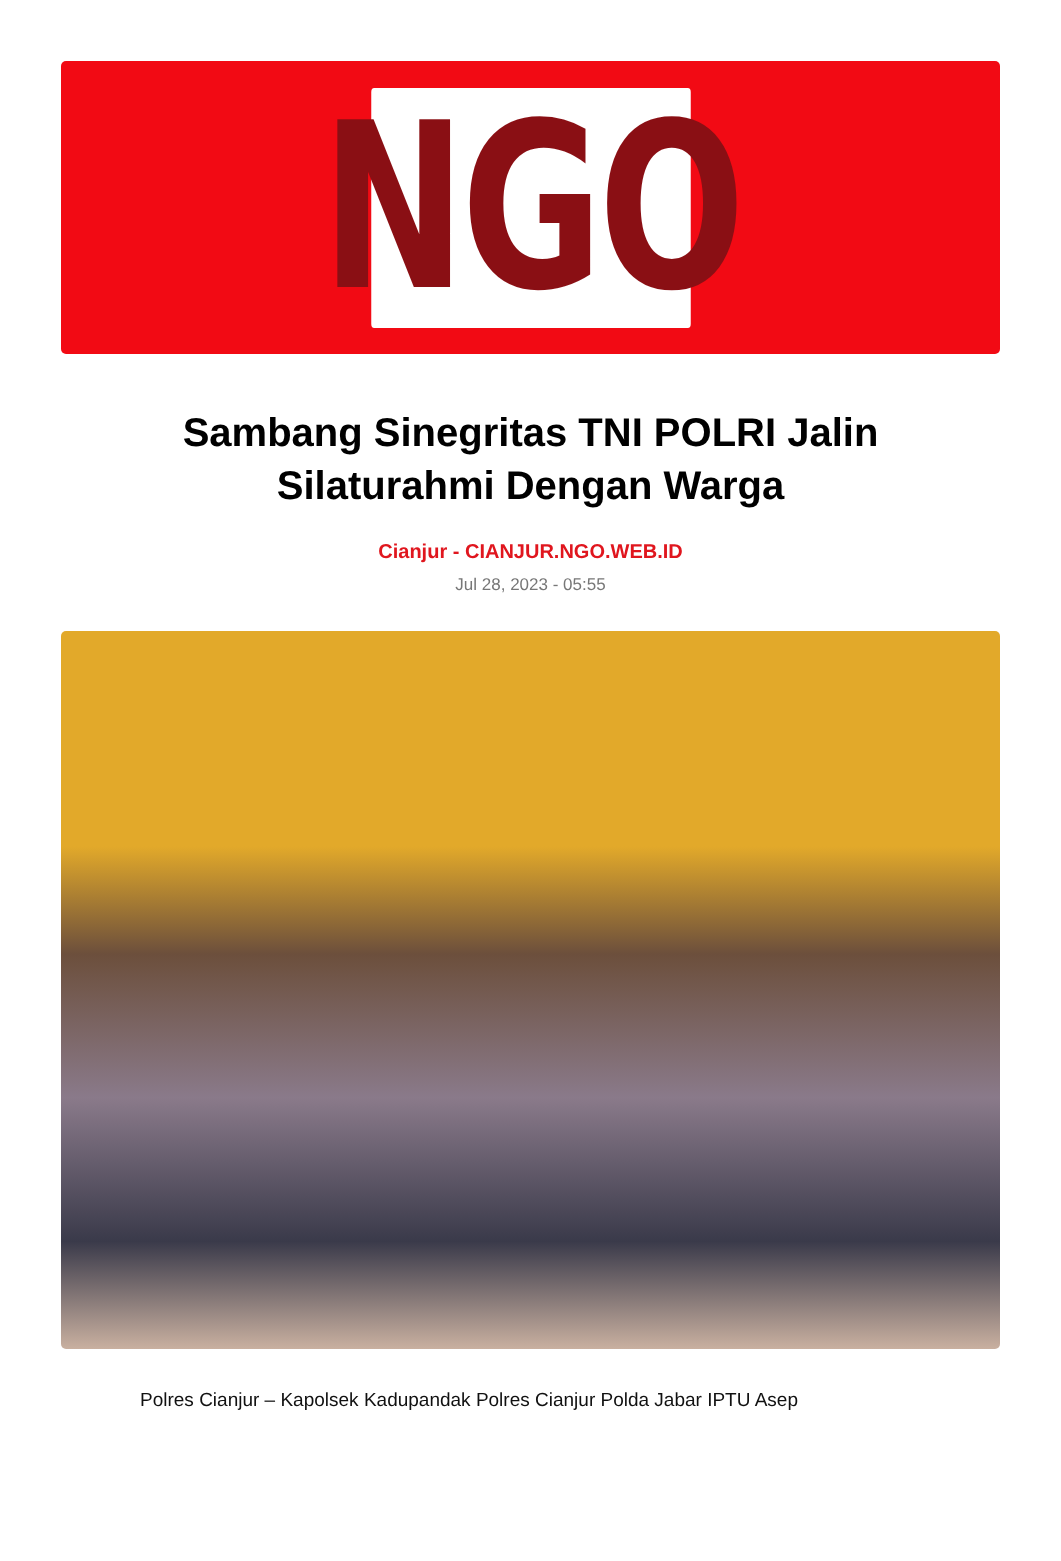NGO
Sambang Sinegritas TNI POLRI Jalin Silaturahmi Dengan Warga
Cianjur - CIANJUR.NGO.WEB.ID
Jul 28, 2023 - 05:55
Polres Cianjur – Kapolsek Kadupandak Polres Cianjur Polda Jabar IPTU Asep